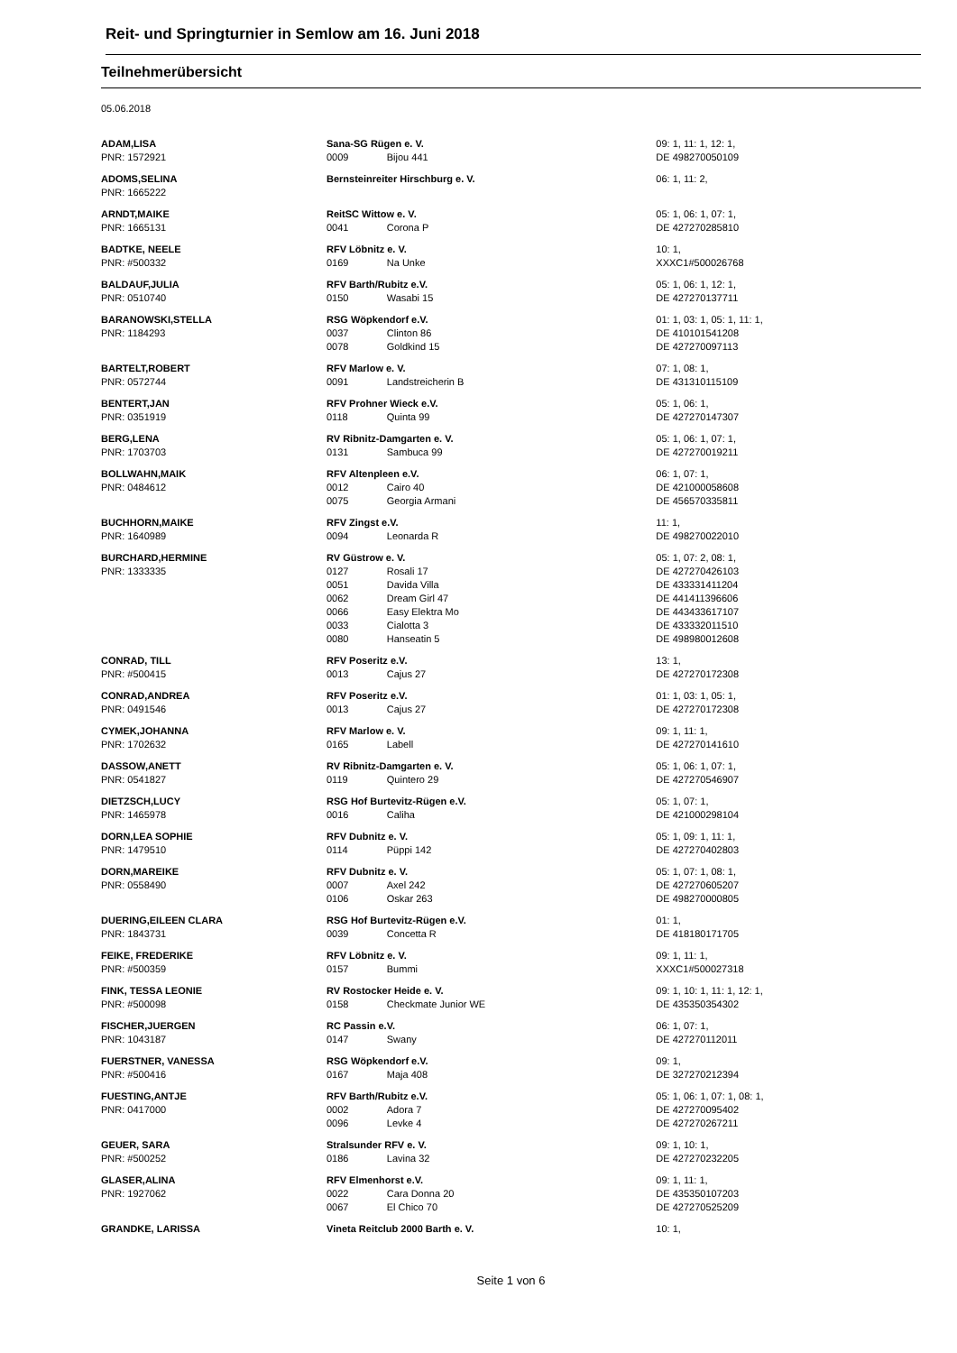Reit- und Springturnier in Semlow am 16. Juni 2018
Teilnehmerübersicht
05.06.2018
| ADAM,LISA | Sana-SG Rügen e. V. | | 09: 1, 11: 1, 12: 1, |
| PNR: 1572921 | 0009 | Bijou 441 | DE 498270050109 |
| ADOMS,SELINA | Bernsteinreiter Hirschburg e. V. | | 06: 1, 11: 2, |
| PNR: 1665222 | | | |
| ARNDT,MAIKE | ReitSC Wittow e. V. | | 05: 1, 06: 1, 07: 1, |
| PNR: 1665131 | 0041 | Corona P | DE 427270285810 |
| BADTKE, NEELE | RFV Löbnitz e. V. | | 10: 1, |
| PNR: #500332 | 0169 | Na Unke | XXXC1#500026768 |
| BALDAUF,JULIA | RFV Barth/Rubitz e.V. | | 05: 1, 06: 1, 12: 1, |
| PNR: 0510740 | 0150 | Wasabi 15 | DE 427270137711 |
| BARANOWSKI,STELLA | RSG Wöpkendorf e.V. | | 01: 1, 03: 1, 05: 1, 11: 1, |
| PNR: 1184293 | 0037 | Clinton 86 | DE 410101541208 |
| | 0078 | Goldkind 15 | DE 427270097113 |
| BARTELT,ROBERT | RFV Marlow e. V. | | 07: 1, 08: 1, |
| PNR: 0572744 | 0091 | Landstreicherin B | DE 431310115109 |
| BENTERT,JAN | RFV Prohner Wieck e.V. | | 05: 1, 06: 1, |
| PNR: 0351919 | 0118 | Quinta 99 | DE 427270147307 |
| BERG,LENA | RV Ribnitz-Damgarten e. V. | | 05: 1, 06: 1, 07: 1, |
| PNR: 1703703 | 0131 | Sambuca 99 | DE 427270019211 |
| BOLLWAHN,MAIK | RFV Altenpleen e.V. | | 06: 1, 07: 1, |
| PNR: 0484612 | 0012 | Cairo 40 | DE 421000058608 |
| | 0075 | Georgia Armani | DE 456570335811 |
| BUCHHORN,MAIKE | RFV Zingst e.V. | | 11: 1, |
| PNR: 1640989 | 0094 | Leonarda R | DE 498270022010 |
| BURCHARD,HERMINE | RV Güstrow e. V. | | 05: 1, 07: 2, 08: 1, |
| PNR: 1333335 | 0127 | Rosali 17 | DE 427270426103 |
| | 0051 | Davida Villa | DE 433331411204 |
| | 0062 | Dream Girl 47 | DE 441411396606 |
| | 0066 | Easy Elektra Mo | DE 443433617107 |
| | 0033 | Cialotta 3 | DE 433332011510 |
| | 0080 | Hanseatin 5 | DE 498980012608 |
| CONRAD, TILL | RFV Poseritz e.V. | | 13: 1, |
| PNR: #500415 | 0013 | Cajus 27 | DE 427270172308 |
| CONRAD,ANDREA | RFV Poseritz e.V. | | 01: 1, 03: 1, 05: 1, |
| PNR: 0491546 | 0013 | Cajus 27 | DE 427270172308 |
| CYMEK,JOHANNA | RFV Marlow e. V. | | 09: 1, 11: 1, |
| PNR: 1702632 | 0165 | Labell | DE 427270141610 |
| DASSOW,ANETT | RV Ribnitz-Damgarten e. V. | | 05: 1, 06: 1, 07: 1, |
| PNR: 0541827 | 0119 | Quintero 29 | DE 427270546907 |
| DIETZSCH,LUCY | RSG Hof Burtevitz-Rügen e.V. | | 05: 1, 07: 1, |
| PNR: 1465978 | 0016 | Caliha | DE 421000298104 |
| DORN,LEA SOPHIE | RFV Dubnitz e. V. | | 05: 1, 09: 1, 11: 1, |
| PNR: 1479510 | 0114 | Püppi 142 | DE 427270402803 |
| DORN,MAREIKE | RFV Dubnitz e. V. | | 05: 1, 07: 1, 08: 1, |
| PNR: 0558490 | 0007 | Axel 242 | DE 427270605207 |
| | 0106 | Oskar 263 | DE 498270000805 |
| DUERING,EILEEN CLARA | RSG Hof Burtevitz-Rügen e.V. | | 01: 1, |
| PNR: 1843731 | 0039 | Concetta R | DE 418180171705 |
| FEIKE, FREDERIKE | RFV Löbnitz e. V. | | 09: 1, 11: 1, |
| PNR: #500359 | 0157 | Bummi | XXXC1#500027318 |
| FINK, TESSA LEONIE | RV Rostocker Heide e. V. | | 09: 1, 10: 1, 11: 1, 12: 1, |
| PNR: #500098 | 0158 | Checkmate Junior WE | DE 435350354302 |
| FISCHER,JUERGEN | RC Passin e.V. | | 06: 1, 07: 1, |
| PNR: 1043187 | 0147 | Swany | DE 427270112011 |
| FUERSTNER, VANESSA | RSG Wöpkendorf e.V. | | 09: 1, |
| PNR: #500416 | 0167 | Maja 408 | DE 327270212394 |
| FUESTING,ANTJE | RFV Barth/Rubitz e.V. | | 05: 1, 06: 1, 07: 1, 08: 1, |
| PNR: 0417000 | 0002 | Adora 7 | DE 427270095402 |
| | 0096 | Levke 4 | DE 427270267211 |
| GEUER, SARA | Stralsunder RFV e. V. | | 09: 1, 10: 1, |
| PNR: #500252 | 0186 | Lavina 32 | DE 427270232205 |
| GLASER,ALINA | RFV Elmenhorst e.V. | | 09: 1, 11: 1, |
| PNR: 1927062 | 0022 | Cara Donna 20 | DE 435350107203 |
| | 0067 | El Chico 70 | DE 427270525209 |
| GRANDKE, LARISSA | Vineta Reitclub 2000 Barth e. V. | | 10: 1, |
Seite 1 von 6